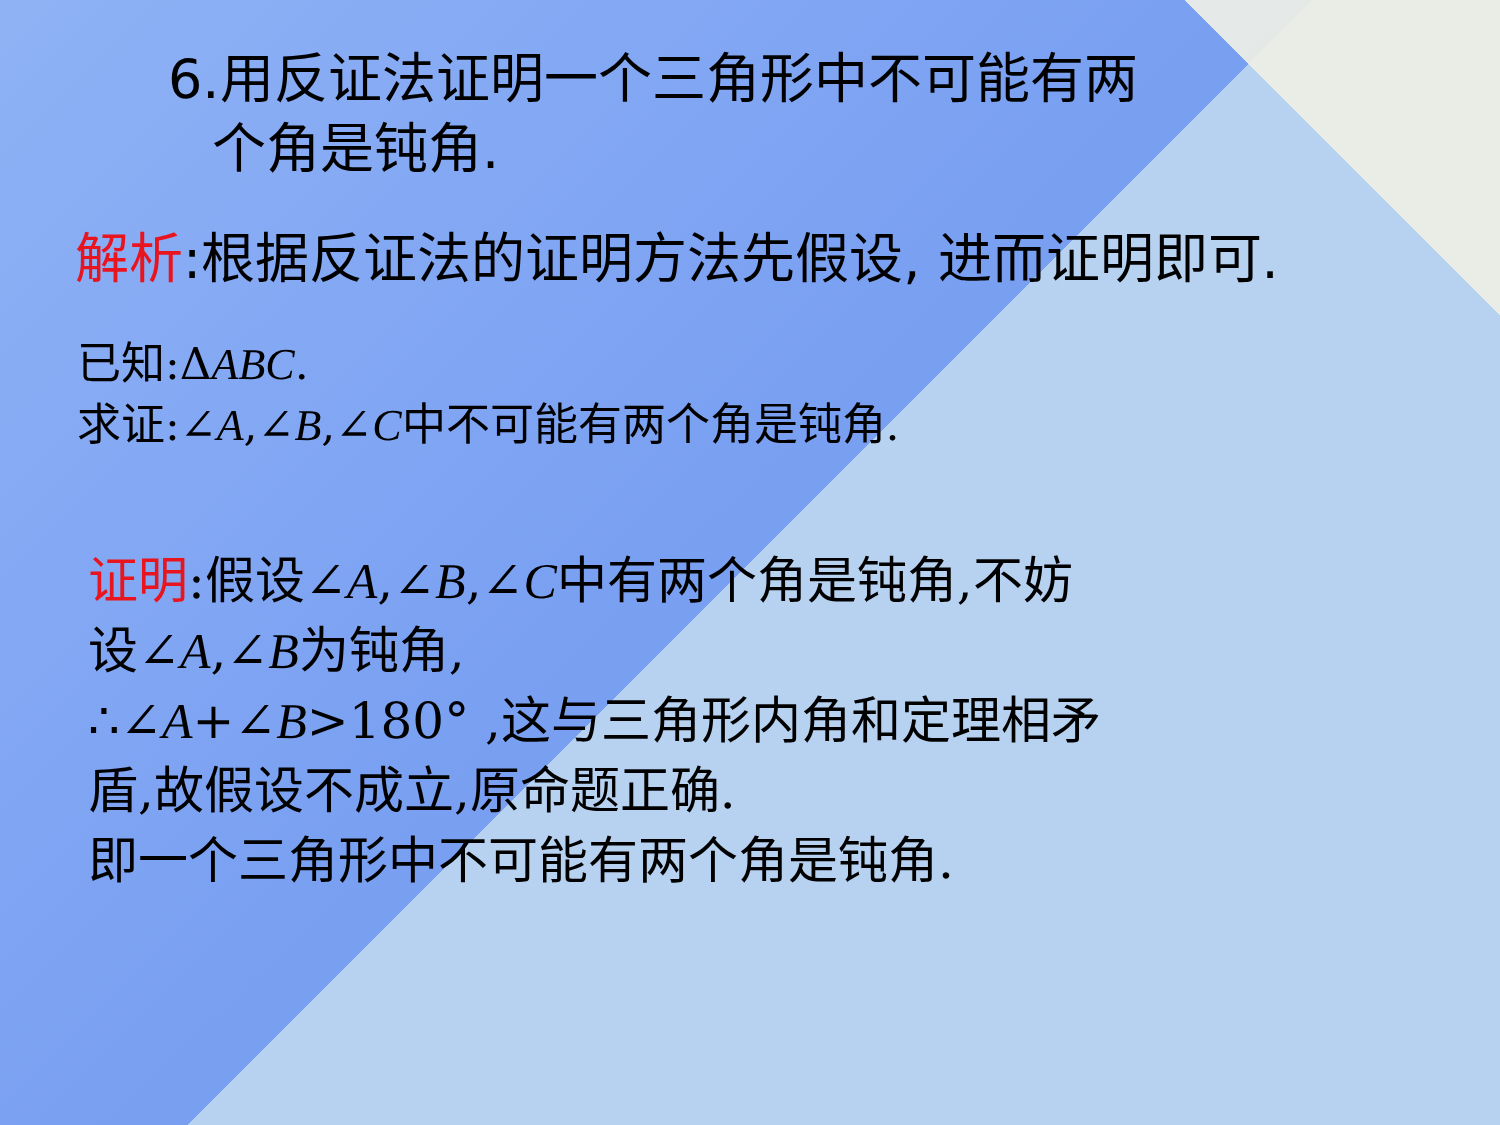6.用反证法证明一个三角形中不可能有两
个角是钝角.
解析:根据反证法的证明方法先假设, 进而证明即可.
已知:ΔABC.
求证:∠A,∠B,∠C中不可能有两个角是钝角.
证明:假设∠A,∠B,∠C中有两个角是钝角,不妨
设∠A,∠B为钝角,
∴∠A+∠B>180° ,这与三角形内角和定理相矛
盾,故假设不成立,原命题正确.
即一个三角形中不可能有两个角是钝角.